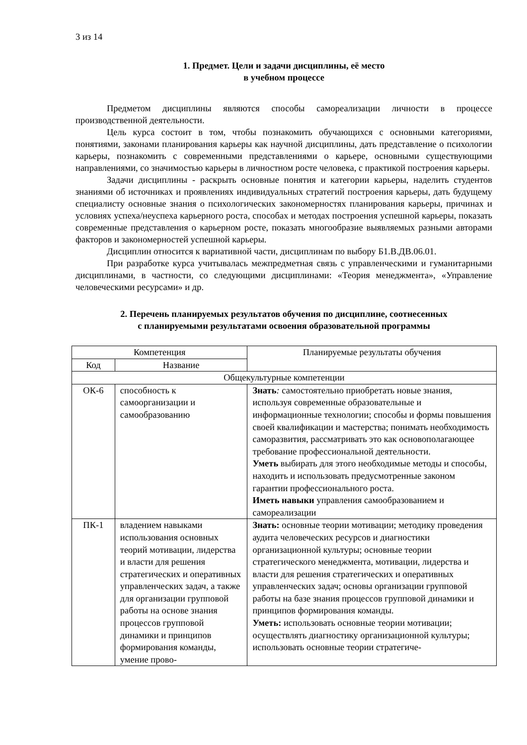3 из 14
1. Предмет. Цели и задачи дисциплины, её место
в учебном процессе
Предметом дисциплины являются способы самореализации личности в процессе производственной деятельности.
Цель курса состоит в том, чтобы познакомить обучающихся с основными категориями, понятиями, законами планирования карьеры как научной дисциплины, дать представление о психологии карьеры, познакомить с современными представлениями о карьере, основными существующими направлениями, со значимостью карьеры в личностном росте человека, с практикой построения карьеры.
Задачи дисциплины - раскрыть основные понятия и категории карьеры, наделить студентов знаниями об источниках и проявлениях индивидуальных стратегий построения карьеры, дать будущему специалисту основные знания о психологических закономерностях планирования карьеры, причинах и условиях успеха/неуспеха карьерного роста, способах и методах построения успешной карьеры, показать современные представления о карьерном росте, показать многообразие выявляемых разными авторами факторов и закономерностей успешной карьеры.
Дисциплин относится к вариативной части, дисциплинам по выбору Б1.В.ДВ.06.01.
При разработке курса учитывалась межпредметная связь с управленческими и гуманитарными дисциплинами, в частности, со следующими дисциплинами: «Теория менеджмента», «Управление человеческими ресурсами» и др.
2. Перечень планируемых результатов обучения по дисциплине, соотнесенных
с планируемыми результатами освоения образовательной программы
| Компетенция | | Планируемые результаты обучения |
| --- | --- | --- |
| Код | Название | |
| Общекультурные компетенции | | |
| ОК-6 | способность к самоорганизации и самообразованию | Знать : самостоятельно приобретать новые знания, используя современные образовательные и информационные технологии; способы и формы повышения своей квалификации и мастерства; понимать необходимость саморазвития, рассматривать это как основополагающее требование профессиональной деятельности. Уметь выбирать для этого необходимые методы и способы, находить и использовать предусмотренные законом гарантии профессионального роста. Иметь навыки управления самообразованием и самореализации |
| ПК-1 | владением навыками использования основных теорий мотивации, лидерства и власти для решения стратегических и оперативных управленческих задач, а также для организации групповой работы на основе знания процессов групповой динамики и принципов формирования команды, умение прово- | Знать: основные теории мотивации; методику проведения аудита человеческих ресурсов и диагностики организационной культуры; основные теории стратегического менеджмента, мотивации, лидерства и власти для решения стратегических и оперативных управленческих задач; основы организации групповой работы на базе знания процессов групповой динамики и принципов формирования команды. Уметь: использовать основные теории мотивации; осуществлять диагностику организационной культуры; использовать основные теории стратегиче- |